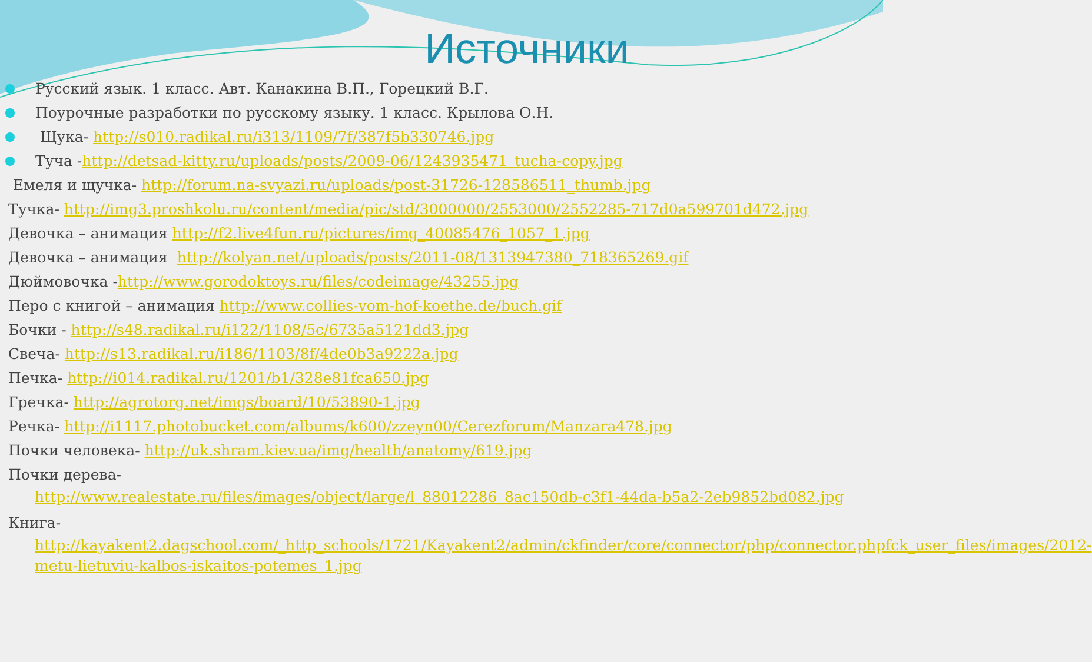Источники
Русский язык. 1 класс. Авт. Канакина В.П., Горецкий В.Г.
Поурочные разработки по русскому языку. 1 класс. Крылова О.Н.
Щука- http://s010.radikal.ru/i313/1109/7f/387f5b330746.jpg
Туча -http://detsad-kitty.ru/uploads/posts/2009-06/1243935471_tucha-copy.jpg
Емеля и щучка- http://forum.na-svyazi.ru/uploads/post-31726-128586511_thumb.jpg
Тучка- http://img3.proshkolu.ru/content/media/pic/std/3000000/2553000/2552285-717d0a599701d472.jpg
Девочка – анимация http://f2.live4fun.ru/pictures/img_40085476_1057_1.jpg
Девочка – анимация http://kolyan.net/uploads/posts/2011-08/1313947380_718365269.gif
Дюймовочка -http://www.gorodoktoys.ru/files/codeimage/43255.jpg
Перо с книгой – анимация http://www.collies-vom-hof-koethe.de/buch.gif
Бочки - http://s48.radikal.ru/i122/1108/5c/6735a5121dd3.jpg
Свеча- http://s13.radikal.ru/i186/1103/8f/4de0b3a9222a.jpg
Печка- http://i014.radikal.ru/1201/b1/328e81fca650.jpg
Гречка- http://agrotorg.net/imgs/board/10/53890-1.jpg
Речка- http://i1117.photobucket.com/albums/k600/zzeyn00/Cerezforum/Manzara478.jpg
Почки человека- http://uk.shram.kiev.ua/img/health/anatomy/619.jpg
Почки дерева-
http://www.realestate.ru/files/images/object/large/l_88012286_8ac150db-c3f1-44da-b5a2-2eb9852bd082.jpg
Книга-
http://kayakent2.dagschool.com/_http_schools/1721/Kayakent2/admin/ckfinder/core/connector/php/connector.phpfck_user_files/images/2012-metu-lietuviu-kalbos-iskaitos-potemes_1.jpg